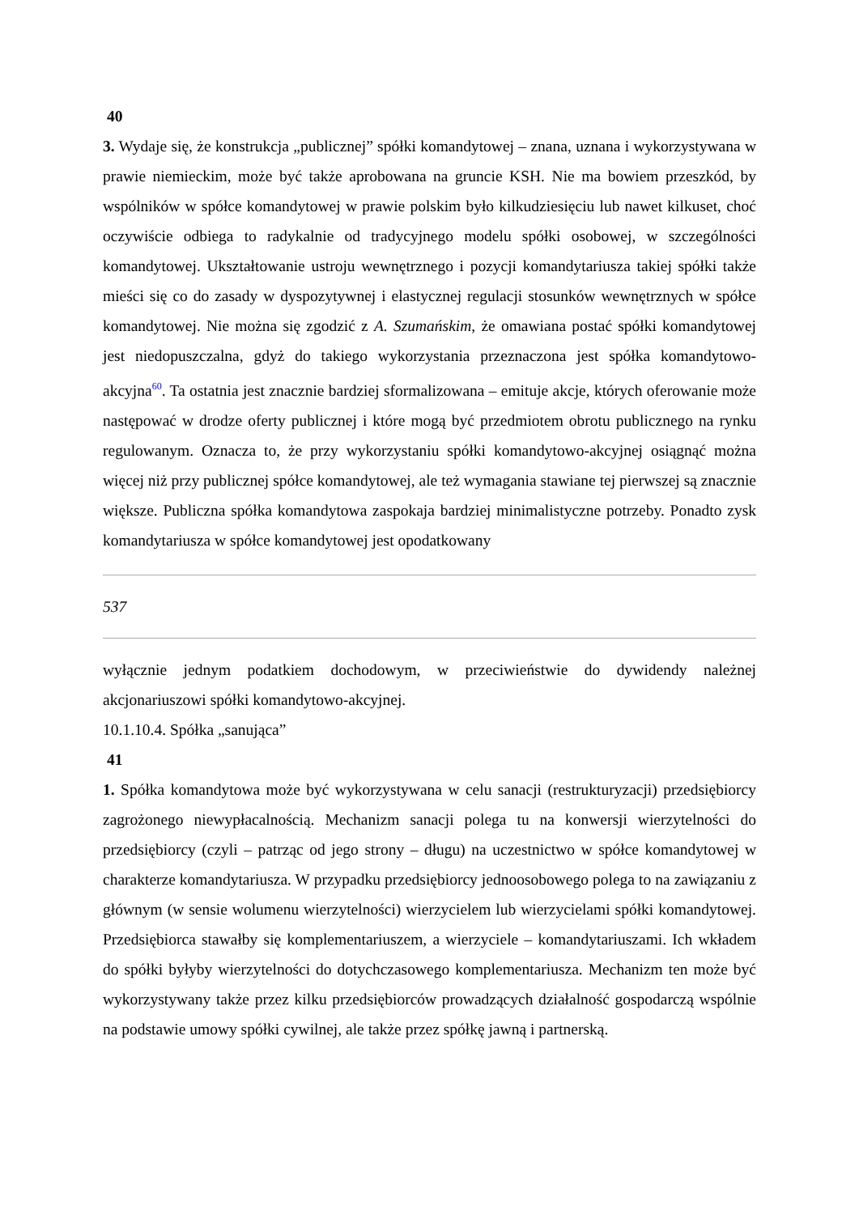40
3. Wydaje się, że konstrukcja „publicznej” spółki komandytowej – znana, uznana i wykorzystywana w prawie niemieckim, może być także aprobowana na gruncie KSH. Nie ma bowiem przeszkód, by wspólników w spółce komandytowej w prawie polskim było kilkudziesięciu lub nawet kilkuset, choć oczywiście odbiega to radykalnie od tradycyjnego modelu spółki osobowej, w szczególności komandytowej. Ukształtowanie ustroju wewnętrznego i pozycji komandytariusza takiej spółki także mieści się co do zasady w dyspozytywnej i elastycznej regulacji stosunków wewnętrznych w spółce komandytowej. Nie można się zgodzić z A. Szumańskim, że omawiana postać spółki komandytowej jest niedopuszczalna, gdyż do takiego wykorzystania przeznaczona jest spółka komandytowo-akcyjna<sup>60</sup>. Ta ostatnia jest znacznie bardziej sformalizowana – emituje akcje, których oferowanie może następować w drodze oferty publicznej i które mogą być przedmiotem obrotu publicznego na rynku regulowanym. Oznacza to, że przy wykorzystaniu spółki komandytowo-akcyjnej osiągnąć można więcej niż przy publicznej spółce komandytowej, ale też wymagania stawiane tej pierwszej są znacznie większe. Publiczna spółka komandytowa zaspokaja bardziej minimalistyczne potrzeby. Ponadto zysk komandytariusza w spółce komandytowej jest opodatkowany
537
wyłącznie jednym podatkiem dochodowym, w przeciwieństwie do dywidendy należnej akcjonariuszowi spółki komandytowo-akcyjnej.
10.1.10.4. Spółka „sanująca”
41
1. Spółka komandytowa może być wykorzystywana w celu sanacji (restrukturyzacji) przedsiębiorcy zagrożonego niewypłacalnością. Mechanizm sanacji polega tu na konwersji wierzytelności do przedsiębiorcy (czyli – patrząc od jego strony – długu) na uczestnictwo w spółce komandytowej w charakterze komandytariusza. W przypadku przedsiębiorcy jednoosobowego polega to na zawiązaniu z głównym (w sensie wolumenu wierzytelności) wierzycielem lub wierzycielami spółki komandytowej. Przedsiębiorca stawałby się komplementariuszem, a wierzyciele – komandytariuszami. Ich wkładem do spółki byłyby wierzytelności do dotychczasowego komplementariusza. Mechanizm ten może być wykorzystywany także przez kilku przedsiębiorców prowadzących działalność gospodarczą wspólnie na podstawie umowy spółki cywilnej, ale także przez spółkę jawną i partnerską.